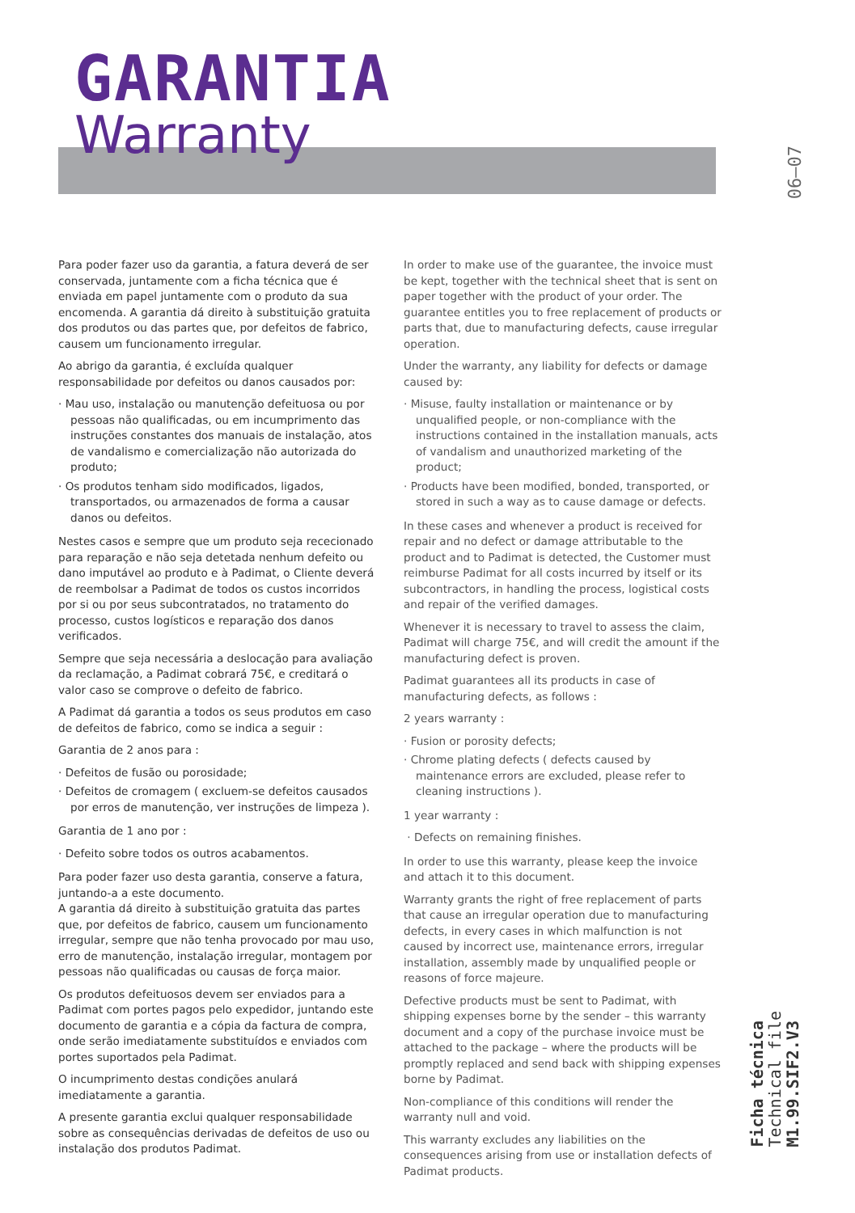GARANTIA
Warranty
06—07
Ficha técnica
Technical file
M1.99.SIF2.V3
Para poder fazer uso da garantia, a fatura deverá de ser conservada, juntamente com a ficha técnica que é enviada em papel juntamente com o produto da sua encomenda. A garantia dá direito à substituição gratuita dos produtos ou das partes que, por defeitos de fabrico, causem um funcionamento irregular.
Ao abrigo da garantia, é excluída qualquer responsabilidade por defeitos ou danos causados por:
· Mau uso, instalação ou manutenção defeituosa ou por pessoas não qualificadas, ou em incumprimento das instruções constantes dos manuais de instalação, atos de vandalismo e comercialização não autorizada do produto;
· Os produtos tenham sido modificados, ligados, transportados, ou armazenados de forma a causar danos ou defeitos.
Nestes casos e sempre que um produto seja rececionado para reparação e não seja detetada nenhum defeito ou dano imputável ao produto e à Padimat, o Cliente deverá de reembolsar a Padimat de todos os custos incorridos por si ou por seus subcontratados, no tratamento do processo, custos logísticos e reparação dos danos verificados.
Sempre que seja necessária a deslocação para avaliação da reclamação, a Padimat cobrará 75€, e creditará o valor caso se comprove o defeito de fabrico.
A Padimat dá garantia a todos os seus produtos em caso de defeitos de fabrico, como se indica a seguir :
Garantia de 2 anos para :
· Defeitos de fusão ou porosidade;
· Defeitos de cromagem ( excluem-se defeitos causados por erros de manutenção, ver instruções de limpeza ).
Garantia de 1 ano por :
· Defeito sobre todos os outros acabamentos.
Para poder fazer uso desta garantia, conserve a fatura, juntando-a a este documento.
A garantia dá direito à substituição gratuita das partes que, por defeitos de fabrico, causem um funcionamento irregular, sempre que não tenha provocado por mau uso, erro de manutenção, instalação irregular, montagem por pessoas não qualificadas ou causas de força maior.
Os produtos defeituosos devem ser enviados para a Padimat com portes pagos pelo expedidor, juntando este documento de garantia e a cópia da factura de compra, onde serão imediatamente substituídos e enviados com portes suportados pela Padimat.
O incumprimento destas condições anulará imediatamente a garantia.
A presente garantia exclui qualquer responsabilidade sobre as consequências derivadas de defeitos de uso ou instalação dos produtos Padimat.
In order to make use of the guarantee, the invoice must be kept, together with the technical sheet that is sent on paper together with the product of your order. The guarantee entitles you to free replacement of products or parts that, due to manufacturing defects, cause irregular operation.
Under the warranty, any liability for defects or damage caused by:
· Misuse, faulty installation or maintenance or by unqualified people, or non-compliance with the instructions contained in the installation manuals, acts of vandalism and unauthorized marketing of the product;
· Products have been modified, bonded, transported, or stored in such a way as to cause damage or defects.
In these cases and whenever a product is received for repair and no defect or damage attributable to the product and to Padimat is detected, the Customer must reimburse Padimat for all costs incurred by itself or its subcontractors, in handling the process, logistical costs and repair of the verified damages.
Whenever it is necessary to travel to assess the claim, Padimat will charge 75€, and will credit the amount if the manufacturing defect is proven.
Padimat guarantees all its products in case of manufacturing defects, as follows :
2 years warranty :
· Fusion or porosity defects;
· Chrome plating defects ( defects caused by maintenance errors are excluded, please refer to cleaning instructions ).
1 year warranty :
· Defects on remaining finishes.
In order to use this warranty, please keep the invoice and attach it to this document.
Warranty grants the right of free replacement of parts that cause an irregular operation due to manufacturing defects, in every cases in which malfunction is not caused by incorrect use, maintenance errors, irregular installation, assembly made by unqualified people or reasons of force majeure.
Defective products must be sent to Padimat, with shipping expenses borne by the sender – this warranty document and a copy of the purchase invoice must be attached to the package – where the products will be promptly replaced and send back with shipping expenses borne by Padimat.
Non-compliance of this conditions will render the warranty null and void.
This warranty excludes any liabilities on the consequences arising from use or installation defects of Padimat products.